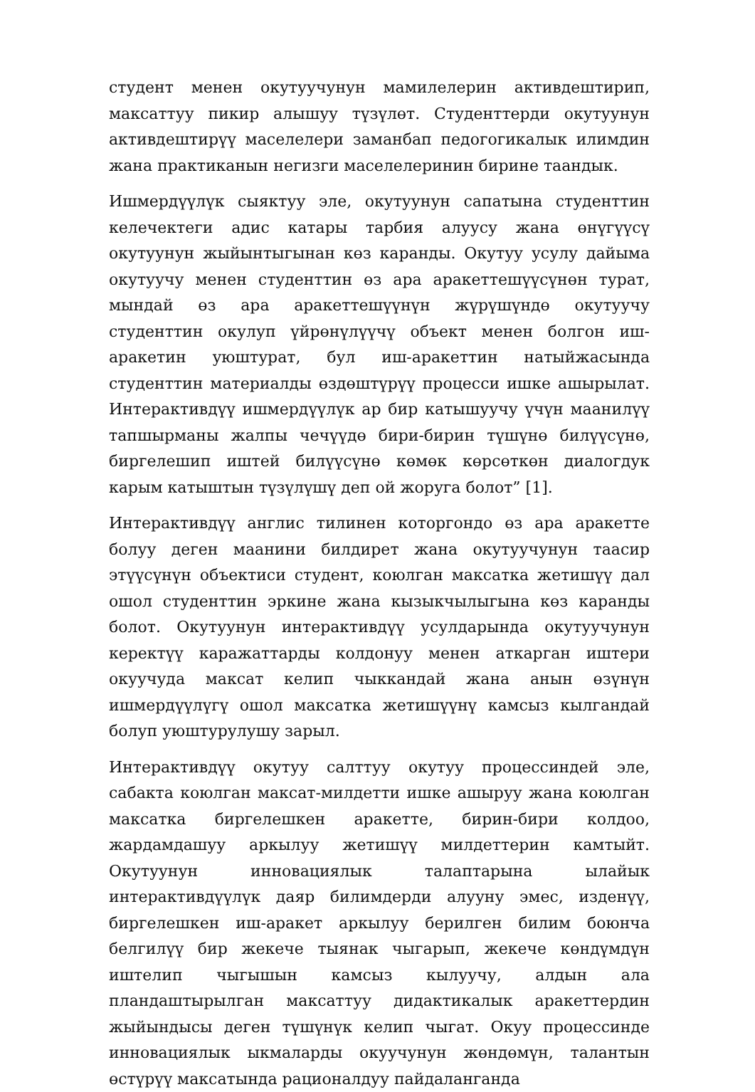студент менен окутуучунун мамилелерин активдештирип, максаттуу пикир алышуу түзүлөт. Студенттерди окутуунун активдештирүү маселелери заманбап педогогикалык илимдин жана практиканын негизги маселелеринин бирине таандык.
Ишмердүүлүк сыяктуу эле, окутуунун сапатына студенттин келечектеги адис катары тарбия алуусу жана өнүгүүсү окутуунун жыйынтыгынан көз каранды. Окутуу усулу дайыма окутуучу менен студенттин өз ара аракеттешүүсүнөн турат, мындай өз ара аракеттешүүнүн жүрүшүндө окутуучу студенттин окулуп үйрөнүлүүчү объект менен болгон иш-аракетин уюштурат, бул иш-аракеттин натыйжасында студенттин материалды өздөштүрүү процесси ишке ашырылат. Интерактивдүү ишмердүүлүк ар бир катышуучу үчүн маанилүү тапшырманы жалпы чечүүдө бири-бирин түшүнө билүүсүнө, биргелешип иштей билүүсүнө көмөк көрсөткөн диалогдук карым катыштын түзүлүшү деп ой жоруга болот” [1].
Интерактивдүү англис тилинен которгондо өз ара аракетте болуу деген маанини билдирет жана окутуучунун таасир этүүсүнүн объектиси студент, коюлган максатка жетишүү дал ошол студенттин эркине жана кызыкчылыгына көз каранды болот. Окутуунун интерактивдүү усулдарында окутуучунун керектүү каражаттарды колдонуу менен аткарган иштери окуучуда максат келип чыккандай жана анын өзүнүн ишмердүүлүгү ошол максатка жетишүүнү камсыз кылгандай болуп уюштурулушу зарыл.
Интерактивдүү окутуу салттуу окутуу процессиндей эле, сабакта коюлган максат-милдетти ишке ашыруу жана коюлган максатка биргелешкен аракетте, бирин-бири колдоо, жардамдашуу аркылуу жетишүү милдеттерин камтыйт. Окутуунун инновациялык талаптарына ылайык интерактивдүүлүк даяр билимдерди алууну эмес, изденүү, биргелешкен иш-аракет аркылуу берилген билим боюнча белгилүү бир жекече тыянак чыгарып, жекече көндүмдүн иштелип чыгышын камсыз кылуучу, алдын ала пландаштырылган максаттуу дидактикалык аракеттердин жыйындысы деген түшүнүк келип чыгат. Окуу процессинде инновациялык ыкмаларды окуучунун жөндөмүн, талантын өстүрүү максатында рационалдуу пайдаланганда